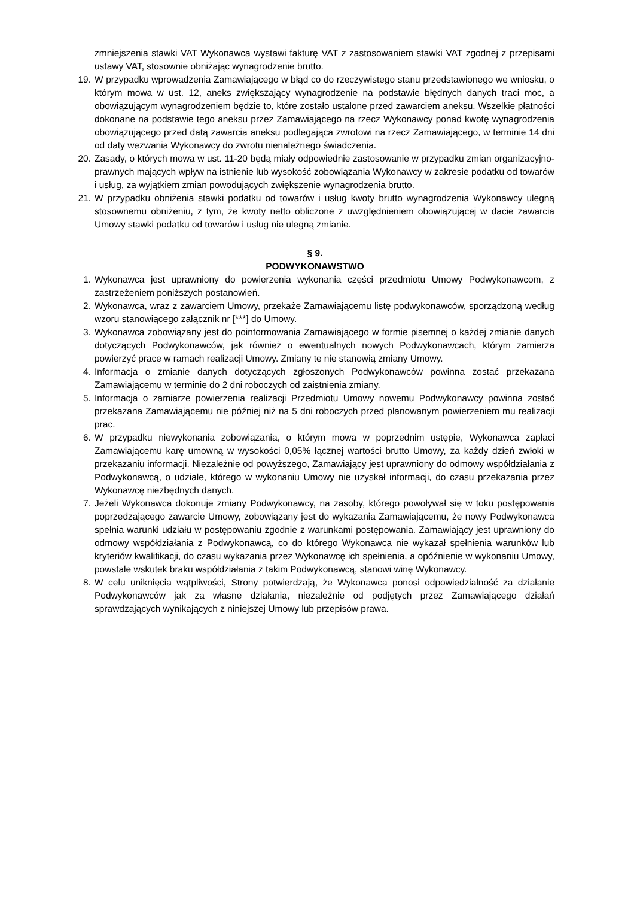zmniejszenia stawki VAT Wykonawca wystawi fakturę VAT z zastosowaniem stawki VAT zgodnej z przepisami ustawy VAT, stosownie obniżając wynagrodzenie brutto.
19. W przypadku wprowadzenia Zamawiającego w błąd co do rzeczywistego stanu przedstawionego we wniosku, o którym mowa w ust. 12, aneks zwiększający wynagrodzenie na podstawie błędnych danych traci moc, a obowiązującym wynagrodzeniem będzie to, które zostało ustalone przed zawarciem aneksu. Wszelkie płatności dokonane na podstawie tego aneksu przez Zamawiającego na rzecz Wykonawcy ponad kwotę wynagrodzenia obowiązującego przed datą zawarcia aneksu podlegająca zwrotowi na rzecz Zamawiającego, w terminie 14 dni od daty wezwania Wykonawcy do zwrotu nienależnego świadczenia.
20. Zasady, o których mowa w ust. 11-20 będą miały odpowiednie zastosowanie w przypadku zmian organizacyjno-prawnych mających wpływ na istnienie lub wysokość zobowiązania Wykonawcy w zakresie podatku od towarów i usług, za wyjątkiem zmian powodujących zwiększenie wynagrodzenia brutto.
21. W przypadku obniżenia stawki podatku od towarów i usług kwoty brutto wynagrodzenia Wykonawcy ulegną stosownemu obniżeniu, z tym, że kwoty netto obliczone z uwzględnieniem obowiązującej w dacie zawarcia Umowy stawki podatku od towarów i usług nie ulegną zmianie.
§ 9.
PODWYKONAWSTWO
1. Wykonawca jest uprawniony do powierzenia wykonania części przedmiotu Umowy Podwykonawcom, z zastrzeżeniem poniższych postanowień.
2. Wykonawca, wraz z zawarciem Umowy, przekaże Zamawiającemu listę podwykonawców, sporządzoną według wzoru stanowiącego załącznik nr [***] do Umowy.
3. Wykonawca zobowiązany jest do poinformowania Zamawiającego w formie pisemnej o każdej zmianie danych dotyczących Podwykonawców, jak również o ewentualnych nowych Podwykonawcach, którym zamierza powierzyć prace w ramach realizacji Umowy. Zmiany te nie stanowią zmiany Umowy.
4. Informacja o zmianie danych dotyczących zgłoszonych Podwykonawców powinna zostać przekazana Zamawiającemu w terminie do 2 dni roboczych od zaistnienia zmiany.
5. Informacja o zamiarze powierzenia realizacji Przedmiotu Umowy nowemu Podwykonawcy powinna zostać przekazana Zamawiającemu nie później niż na 5 dni roboczych przed planowanym powierzeniem mu realizacji prac.
6. W przypadku niewykonania zobowiązania, o którym mowa w poprzednim ustępie, Wykonawca zapłaci Zamawiającemu karę umowną w wysokości 0,05% łącznej wartości brutto Umowy, za każdy dzień zwłoki w przekazaniu informacji. Niezależnie od powyższego, Zamawiający jest uprawniony do odmowy współdziałania z Podwykonawcą, o udziale, którego w wykonaniu Umowy nie uzyskał informacji, do czasu przekazania przez Wykonawcę niezbędnych danych.
7. Jeżeli Wykonawca dokonuje zmiany Podwykonawcy, na zasoby, którego powoływał się w toku postępowania poprzedzającego zawarcie Umowy, zobowiązany jest do wykazania Zamawiającemu, że nowy Podwykonawca spełnia warunki udziału w postępowaniu zgodnie z warunkami postępowania. Zamawiający jest uprawniony do odmowy współdziałania z Podwykonawcą, co do którego Wykonawca nie wykazał spełnienia warunków lub kryteriów kwalifikacji, do czasu wykazania przez Wykonawcę ich spełnienia, a opóźnienie w wykonaniu Umowy, powstałe wskutek braku współdziałania z takim Podwykonawcą, stanowi winę Wykonawcy.
8. W celu uniknięcia wątpliwości, Strony potwierdzają, że Wykonawca ponosi odpowiedzialność za działanie Podwykonawców jak za własne działania, niezależnie od podjętych przez Zamawiającego działań sprawdzających wynikających z niniejszej Umowy lub przepisów prawa.